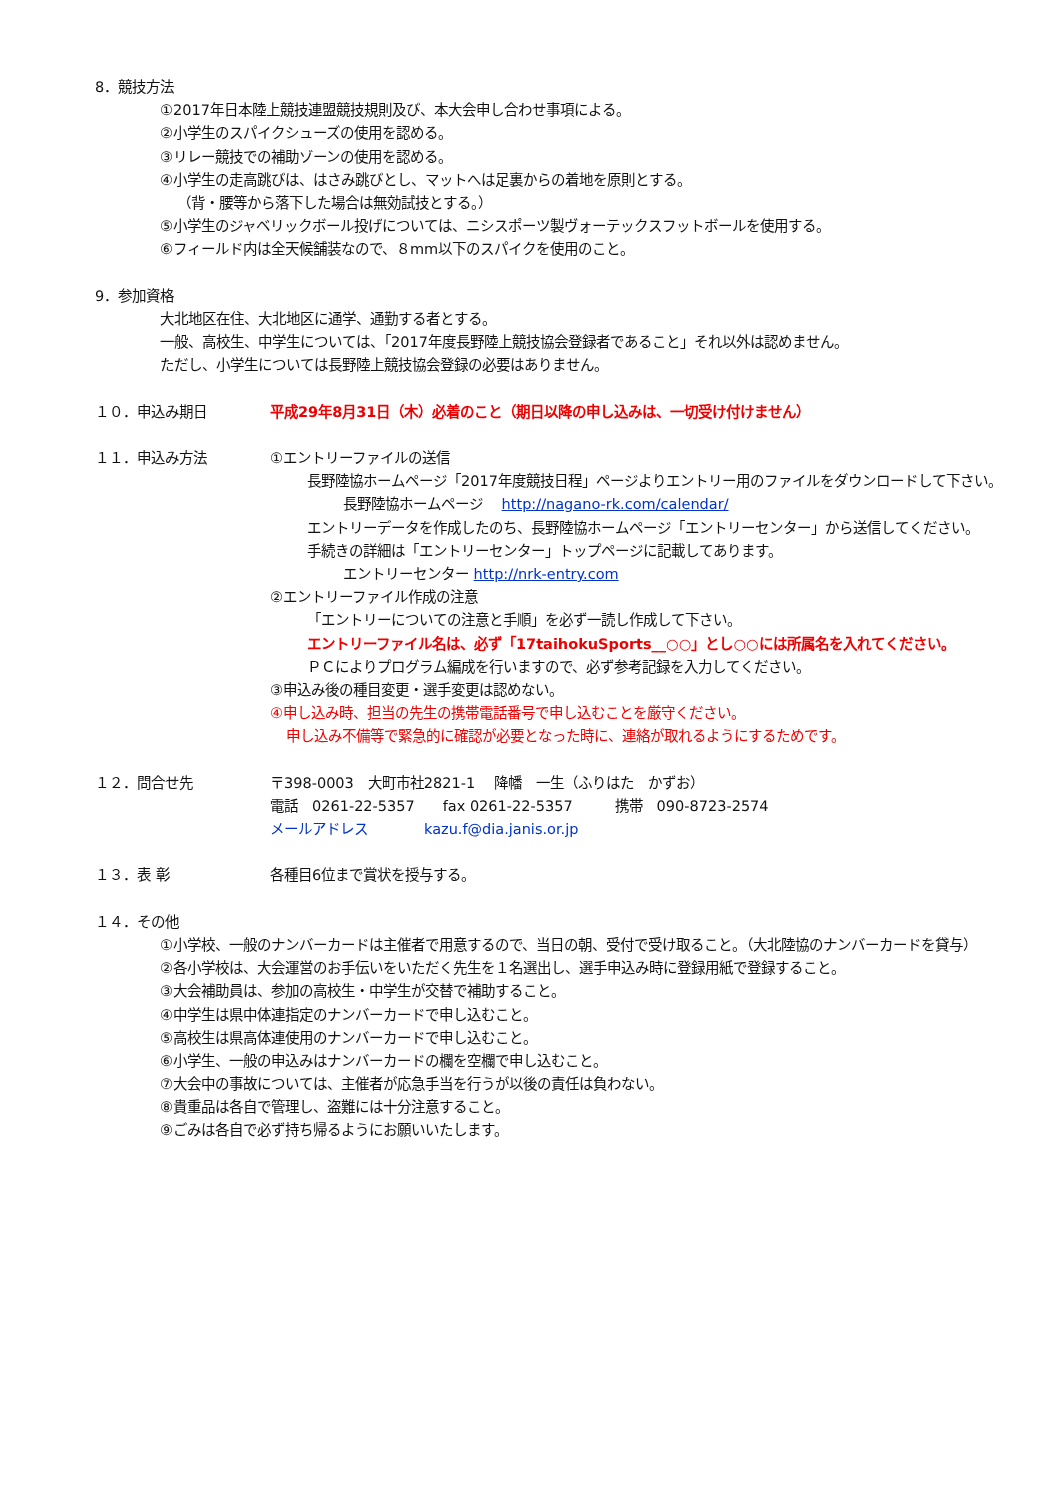8．競技方法
①2017年日本陸上競技連盟競技規則及び、本大会申し合わせ事項による。
②小学生のスパイクシューズの使用を認める。
③リレー競技での補助ゾーンの使用を認める。
④小学生の走高跳びは、はさみ跳びとし、マットへは足裏からの着地を原則とする。
（背・腰等から落下した場合は無効試技とする。）
⑤小学生のジャベリックボール投げについては、ニシスポーツ製ヴォーテックスフットボールを使用する。
⑥フィールド内は全天候舗装なので、８mm以下のスパイクを使用のこと。
9．参加資格
大北地区在住、大北地区に通学、通勤する者とする。
一般、高校生、中学生については、「2017年度長野陸上競技協会登録者であること」それ以外は認めません。
ただし、小学生については長野陸上競技協会登録の必要はありません。
１０．申込み期日 平成29年8月31日（木）必着のこと（期日以降の申し込みは、一切受け付けません）
１１．申込み方法 ①エントリーファイルの送信
長野陸協ホームページ「2017年度競技日程」ページよりエントリー用のファイルをダウンロードして下さい。
長野陸協ホームページ　 http://nagano-rk.com/calendar/
エントリーデータを作成したのち、長野陸協ホームページ「エントリーセンター」から送信してください。
手続きの詳細は「エントリーセンター」トップページに記載してあります。
エントリーセンター http://nrk-entry.com
②エントリーファイル作成の注意
「エントリーについての注意と手順」を必ず一読し作成して下さい。
エントリーファイル名は、必ず「17taihokuSports__○○」とし○○には所属名を入れてください。
ＰＣによりプログラム編成を行いますので、必ず参考記録を入力してください。
③申込み後の種目変更・選手変更は認めない。
④申し込み時、担当の先生の携帯電話番号で申し込むことを厳守ください。
申し込み不備等で緊急的に確認が必要となった時に、連絡が取れるようにするためです。
１２．問合せ先 〒398-0003　大町市社2821-1　 降幡　一生（ふりはた　かずお）
電話　0261-22-5357　　fax 0261-22-5357　　　携帯　090-8723-2574
メールアドレス　　　　kazu.f@dia.janis.or.jp
１３．表 彰 各種目6位まで賞状を授与する。
１４．その他
①小学校、一般のナンバーカードは主催者で用意するので、当日の朝、受付で受け取ること。（大北陸協のナンバーカードを貸与）
②各小学校は、大会運営のお手伝いをいただく先生を１名選出し、選手申込み時に登録用紙で登録すること。
③大会補助員は、参加の高校生・中学生が交替で補助すること。
④中学生は県中体連指定のナンバーカードで申し込むこと。
⑤高校生は県高体連使用のナンバーカードで申し込むこと。
⑥小学生、一般の申込みはナンバーカードの欄を空欄で申し込むこと。
⑦大会中の事故については、主催者が応急手当を行うが以後の責任は負わない。
⑧貴重品は各自で管理し、盗難には十分注意すること。
⑨ごみは各自で必ず持ち帰るようにお願いいたします。